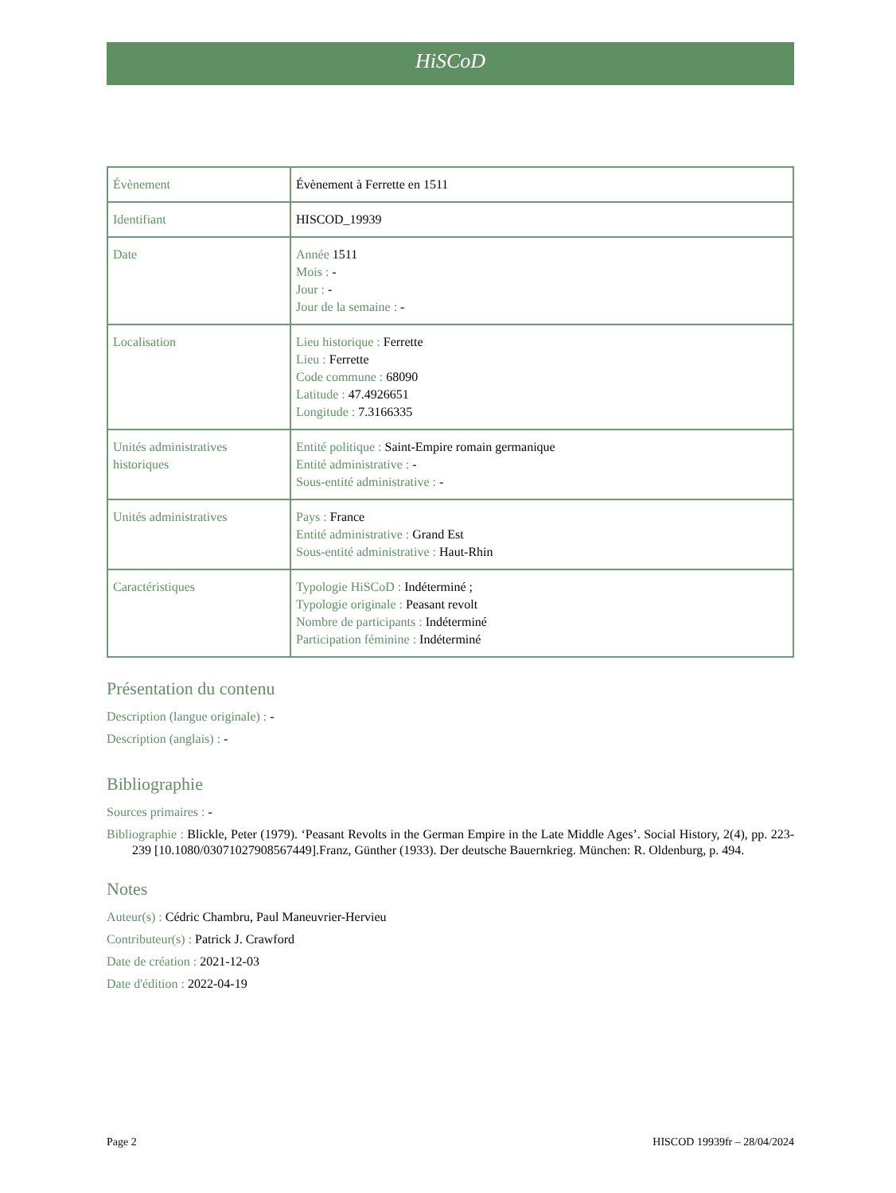HiSCoD
| Évènement | Évènement à Ferrette en 1511 |
| Identifiant | HISCOD_19939 |
| Date | Année 1511 Mois : - Jour : - Jour de la semaine : - |
| Localisation | Lieu historique : Ferrette Lieu : Ferrette Code commune : 68090 Latitude : 47.4926651 Longitude : 7.3166335 |
| Unités administratives historiques | Entité politique : Saint-Empire romain germanique Entité administrative : - Sous-entité administrative : - |
| Unités administratives | Pays : France Entité administrative : Grand Est Sous-entité administrative : Haut-Rhin |
| Caractéristiques | Typologie HiSCoD : Indéterminé ; Typologie originale : Peasant revolt Nombre de participants : Indéterminé Participation féminine : Indéterminé |
Présentation du contenu
Description (langue originale) : -
Description (anglais) : -
Bibliographie
Sources primaires : -
Bibliographie : Blickle, Peter (1979). ‘Peasant Revolts in the German Empire in the Late Middle Ages’. Social History, 2(4), pp. 223-239 [10.1080/03071027908567449].Franz, Günther (1933). Der deutsche Bauernkrieg. München: R. Oldenburg, p. 494.
Notes
Auteur(s) : Cédric Chambru, Paul Maneuvrier-Hervieu
Contributeur(s) : Patrick J. Crawford
Date de création : 2021-12-03
Date d'édition : 2022-04-19
Page 2 HISCOD 19939fr – 28/04/2024